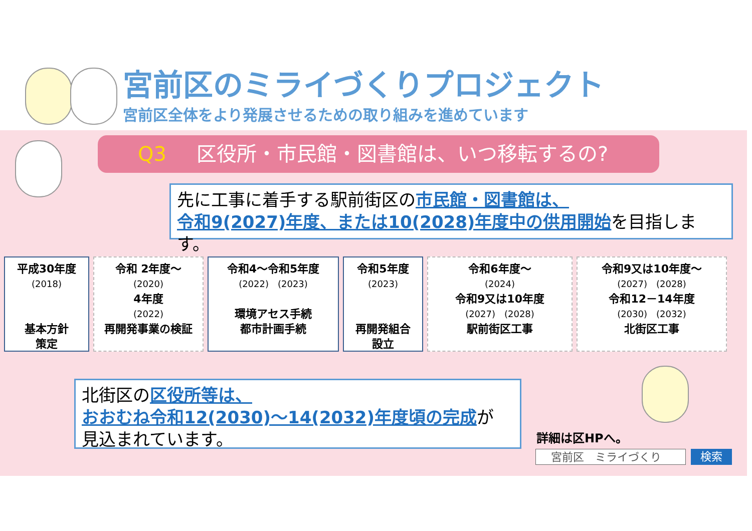宮前区のミライづくりプロジェクト
宮前区全体をより発展させるための取り組みを進めています
Q3 区役所・市民館・図書館は、いつ移転するの?
先に工事に着手する駅前街区の市民館・図書館は、
令和9(2027)年度、または10(2028)年度中の供用開始を目指します。
平成30年度
(2018)
基本方針
策定
令和 2年度～
(2020)
4年度
(2022)
再開発事業の検証
令和4～令和5年度
(2022)　(2023)
環境アセス手続
都市計画手続
令和5年度
(2023)
再開発組合
設立
令和6年度～
(2024)
令和9又は10年度
(2027)　(2028)
駅前街区工事
令和9又は10年度～
(2027)　(2028)
令和12－14年度
(2030)　(2032)
北街区工事
北街区の区役所等は、
おおむね令和12(2030)～14(2032)年度頃の完成が
見込まれています。
詳細は区HPへ。
宮前区　ミライづくり 検索